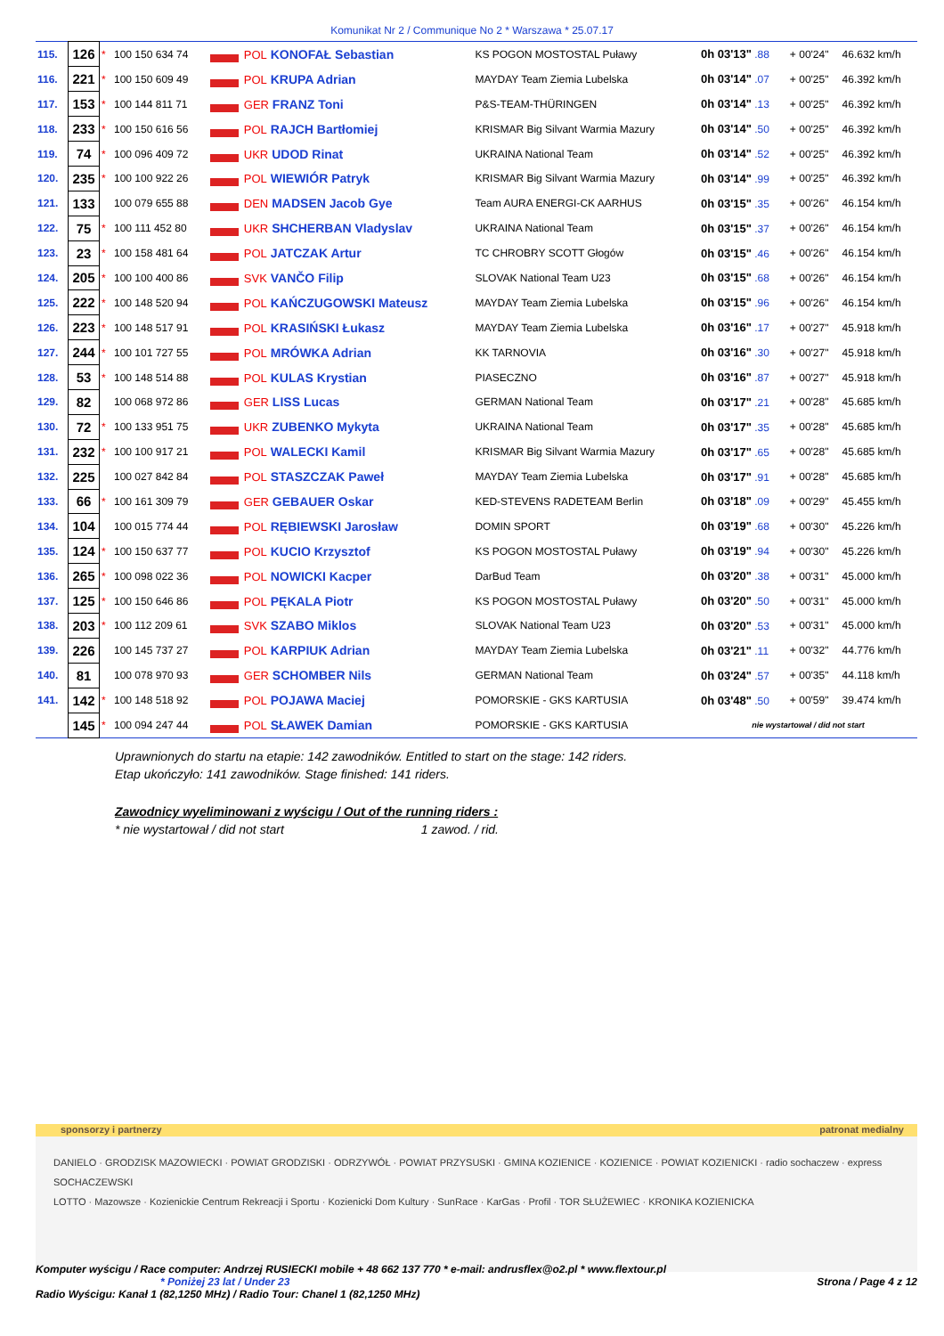Komunikat Nr 2 / Communique No 2 * Warszawa * 25.07.17
| 115. | 126 | * | 100 150 634 74 | | POL KONOFAŁ Sebastian | KS POGON MOSTOSTAL Puławy | 0h 03'13" .88 | + 00'24" | 46.632 km/h |
| 116. | 221 | * | 100 150 609 49 | | POL KRUPA Adrian | MAYDAY Team Ziemia Lubelska | 0h 03'14" .07 | + 00'25" | 46.392 km/h |
| 117. | 153 | * | 100 144 811 71 | | GER FRANZ Toni | P&S-TEAM-THÜRINGEN | 0h 03'14" .13 | + 00'25" | 46.392 km/h |
| 118. | 233 | * | 100 150 616 56 | | POL RAJCH Bartłomiej | KRISMAR Big Silvant Warmia Mazury | 0h 03'14" .50 | + 00'25" | 46.392 km/h |
| 119. | 74 | * | 100 096 409 72 | | UKR UDOD Rinat | UKRAINA National Team | 0h 03'14" .52 | + 00'25" | 46.392 km/h |
| 120. | 235 | * | 100 100 922 26 | | POL WIEWIÓR Patryk | KRISMAR Big Silvant Warmia Mazury | 0h 03'14" .99 | + 00'25" | 46.392 km/h |
| 121. | 133 | | 100 079 655 88 | | DEN MADSEN Jacob Gye | Team AURA ENERGI-CK AARHUS | 0h 03'15" .35 | + 00'26" | 46.154 km/h |
| 122. | 75 | * | 100 111 452 80 | | UKR SHCHERBAN Vladyslav | UKRAINA National Team | 0h 03'15" .37 | + 00'26" | 46.154 km/h |
| 123. | 23 | * | 100 158 481 64 | | POL JATCZAK Artur | TC CHROBRY SCOTT Głogów | 0h 03'15" .46 | + 00'26" | 46.154 km/h |
| 124. | 205 | * | 100 100 400 86 | | SVK VANČO Filip | SLOVAK National Team U23 | 0h 03'15" .68 | + 00'26" | 46.154 km/h |
| 125. | 222 | * | 100 148 520 94 | | POL KAŃCZUGOWSKI Mateusz | MAYDAY Team Ziemia Lubelska | 0h 03'15" .96 | + 00'26" | 46.154 km/h |
| 126. | 223 | * | 100 148 517 91 | | POL KRASIŃSKI Łukasz | MAYDAY Team Ziemia Lubelska | 0h 03'16" .17 | + 00'27" | 45.918 km/h |
| 127. | 244 | * | 100 101 727 55 | | POL MRÓWKA Adrian | KK TARNOVIA | 0h 03'16" .30 | + 00'27" | 45.918 km/h |
| 128. | 53 | * | 100 148 514 88 | | POL KULAS Krystian | PIASECZNO | 0h 03'16" .87 | + 00'27" | 45.918 km/h |
| 129. | 82 | | 100 068 972 86 | | GER LISS Lucas | GERMAN National Team | 0h 03'17" .21 | + 00'28" | 45.685 km/h |
| 130. | 72 | * | 100 133 951 75 | | UKR ZUBENKO Mykyta | UKRAINA National Team | 0h 03'17" .35 | + 00'28" | 45.685 km/h |
| 131. | 232 | * | 100 100 917 21 | | POL WALECKI Kamil | KRISMAR Big Silvant Warmia Mazury | 0h 03'17" .65 | + 00'28" | 45.685 km/h |
| 132. | 225 | | 100 027 842 84 | | POL STASZCZAK Paweł | MAYDAY Team Ziemia Lubelska | 0h 03'17" .91 | + 00'28" | 45.685 km/h |
| 133. | 66 | * | 100 161 309 79 | | GER GEBAUER Oskar | KED-STEVENS RADETEAM Berlin | 0h 03'18" .09 | + 00'29" | 45.455 km/h |
| 134. | 104 | | 100 015 774 44 | | POL RĘBIEWSKI Jarosław | DOMIN SPORT | 0h 03'19" .68 | + 00'30" | 45.226 km/h |
| 135. | 124 | * | 100 150 637 77 | | POL KUCIO Krzysztof | KS POGON MOSTOSTAL Puławy | 0h 03'19" .94 | + 00'30" | 45.226 km/h |
| 136. | 265 | * | 100 098 022 36 | | POL NOWICKI Kacper | DarBud Team | 0h 03'20" .38 | + 00'31" | 45.000 km/h |
| 137. | 125 | * | 100 150 646 86 | | POL PĘKALA Piotr | KS POGON MOSTOSTAL Puławy | 0h 03'20" .50 | + 00'31" | 45.000 km/h |
| 138. | 203 | * | 100 112 209 61 | | SVK SZABO Miklos | SLOVAK National Team U23 | 0h 03'20" .53 | + 00'31" | 45.000 km/h |
| 139. | 226 | | 100 145 737 27 | | POL KARPIUK Adrian | MAYDAY Team Ziemia Lubelska | 0h 03'21" .11 | + 00'32" | 44.776 km/h |
| 140. | 81 | | 100 078 970 93 | | GER SCHOMBER Nils | GERMAN National Team | 0h 03'24" .57 | + 00'35" | 44.118 km/h |
| 141. | 142 | * | 100 148 518 92 | | POL POJAWA Maciej | POMORSKIE - GKS KARTUSIA | 0h 03'48" .50 | + 00'59" | 39.474 km/h |
| | 145 | * | 100 094 247 44 | | POL SŁAWEK Damian | POMORSKIE - GKS KARTUSIA | nie wystartował / did not start | | |
Uprawnionych do startu na etapie: 142 zawodników. Entitled to start on the stage: 142 riders.
Etap ukończyło: 141 zawodników. Stage finished: 141 riders.
Zawodnicy wyeliminowani z wyścigu / Out of the running riders :
* nie wystartował / did not start 1 zawod. / rid.
sponsorzy i partnerzy patronat medialny
DANIELO · GRODZISK MAZOWIECKI · POWIAT GRODZISKI · ODRZYWÓŁ · POWIAT PRZYSUSKI · GMINA KOZIENICE · KOZIENICE · POWIAT KOZIENICKI · radio sochaczew · express SOCHACZEWSKI
LOTTO · Mazowsze · Kozienickie Centrum Rekreacji i Sportu · Kozienicki Dom Kultury · SunRace · KarGas · Profil · TOR SŁUŻEWIEC · KRONIKA KOZIENICKA
Komputer wyścigu / Race computer: Andrzej RUSIECKI mobile + 48 662 137 770 * e-mail: andrusflex@o2.pl * www.flextour.pl
* Poniżej 23 lat / Under 23 Strona / Page 4 z 12
Radio Wyścigu: Kanał 1 (82,1250 MHz) / Radio Tour: Chanel 1 (82,1250 MHz)